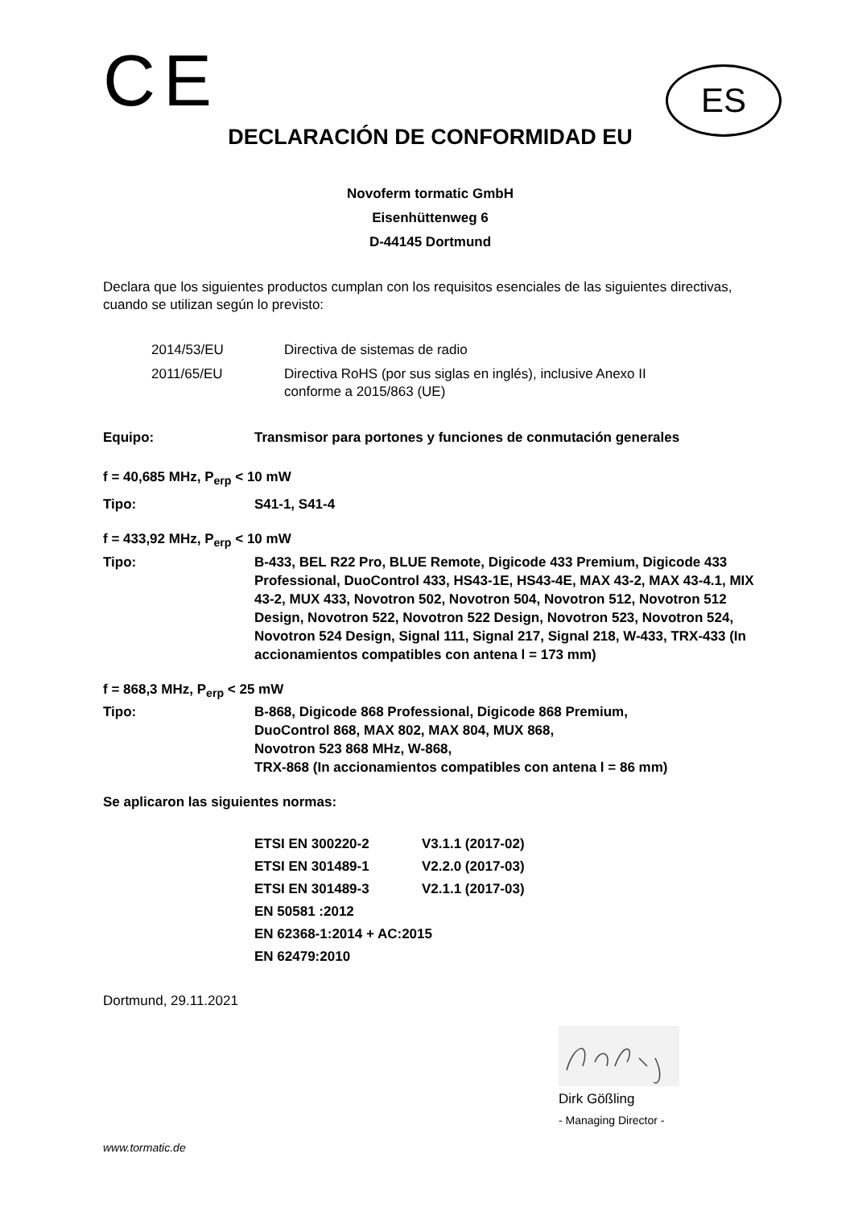CE
ES
DECLARACIÓN DE CONFORMIDAD EU
Novoferm tormatic GmbH
Eisenhüttenweg 6
D-44145 Dortmund
Declara que los siguientes productos cumplan con los requisitos esenciales de las siguientes directivas, cuando se utilizan según lo previsto:
| 2014/53/EU | Directiva de sistemas de radio |
| 2011/65/EU | Directiva RoHS (por sus siglas en inglés), inclusive Anexo II conforme a 2015/863 (UE) |
Equipo: Transmisor para portones y funciones de conmutación generales
f = 40,685 MHz, P<sub>erp</sub> < 10 mW
Tipo: S41-1, S41-4
f = 433,92 MHz, P<sub>erp</sub> < 10 mW
Tipo: B-433, BEL R22 Pro, BLUE Remote, Digicode 433 Premium, Digicode 433 Professional, DuoControl 433, HS43-1E, HS43-4E, MAX 43-2, MAX 43-4.1, MIX 43-2, MUX 433, Novotron 502, Novotron 504, Novotron 512, Novotron 512 Design, Novotron 522, Novotron 522 Design, Novotron 523, Novotron 524, Novotron 524 Design, Signal 111, Signal 217, Signal 218, W-433, TRX-433 (In accionamientos compatibles con antena l = 173 mm)
f = 868,3 MHz, P<sub>erp</sub> < 25 mW
Tipo: B-868, Digicode 868 Professional, Digicode 868 Premium,
DuoControl 868, MAX 802, MAX 804, MUX 868,
Novotron 523 868 MHz, W-868,
TRX-868 (In accionamientos compatibles con antena l = 86 mm)
Se aplicaron las siguientes normas:
| ETSI EN 300220-2 | V3.1.1 (2017-02) |
| ETSI EN 301489-1 | V2.2.0 (2017-03) |
| ETSI EN 301489-3 | V2.1.1 (2017-03) |
| EN 50581 :2012 | |
| EN 62368-1:2014 + AC:2015 | |
| EN 62479:2010 | |
Dortmund, 29.11.2021
Dirk Gößling
- Managing Director -
www.tormatic.de